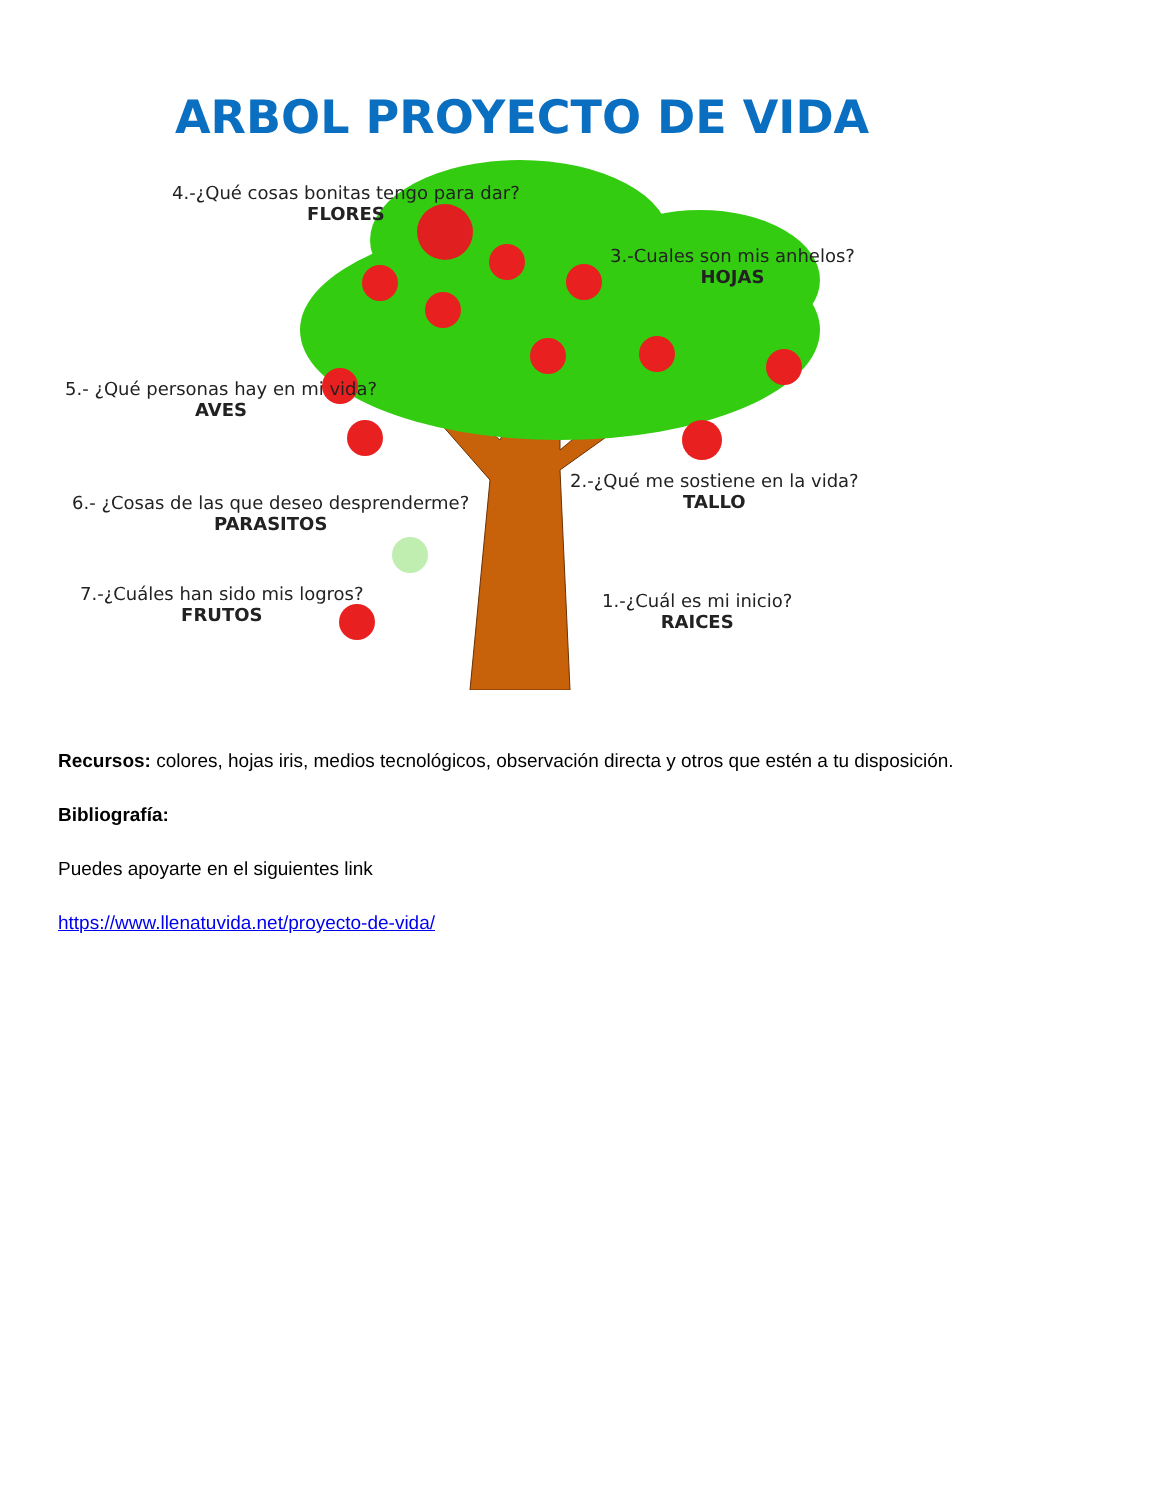ARBOL PROYECTO DE VIDA
4.-¿Qué cosas bonitas tengo para dar?
FLORES
3.-Cuales son mis anhelos?
HOJAS
5.- ¿Qué personas hay en mi vida?
AVES
2.-¿Qué me sostiene en la vida?
TALLO
6.- ¿Cosas de las que deseo desprenderme?
PARASITOS
7.-¿Cuáles han sido mis logros?
FRUTOS
1.-¿Cuál es mi inicio?
RAICES
Recursos: colores, hojas iris, medios tecnológicos, observación directa y otros que estén a tu disposición.
Bibliografía:
Puedes apoyarte en el siguientes link
https://www.llenatuvida.net/proyecto-de-vida/